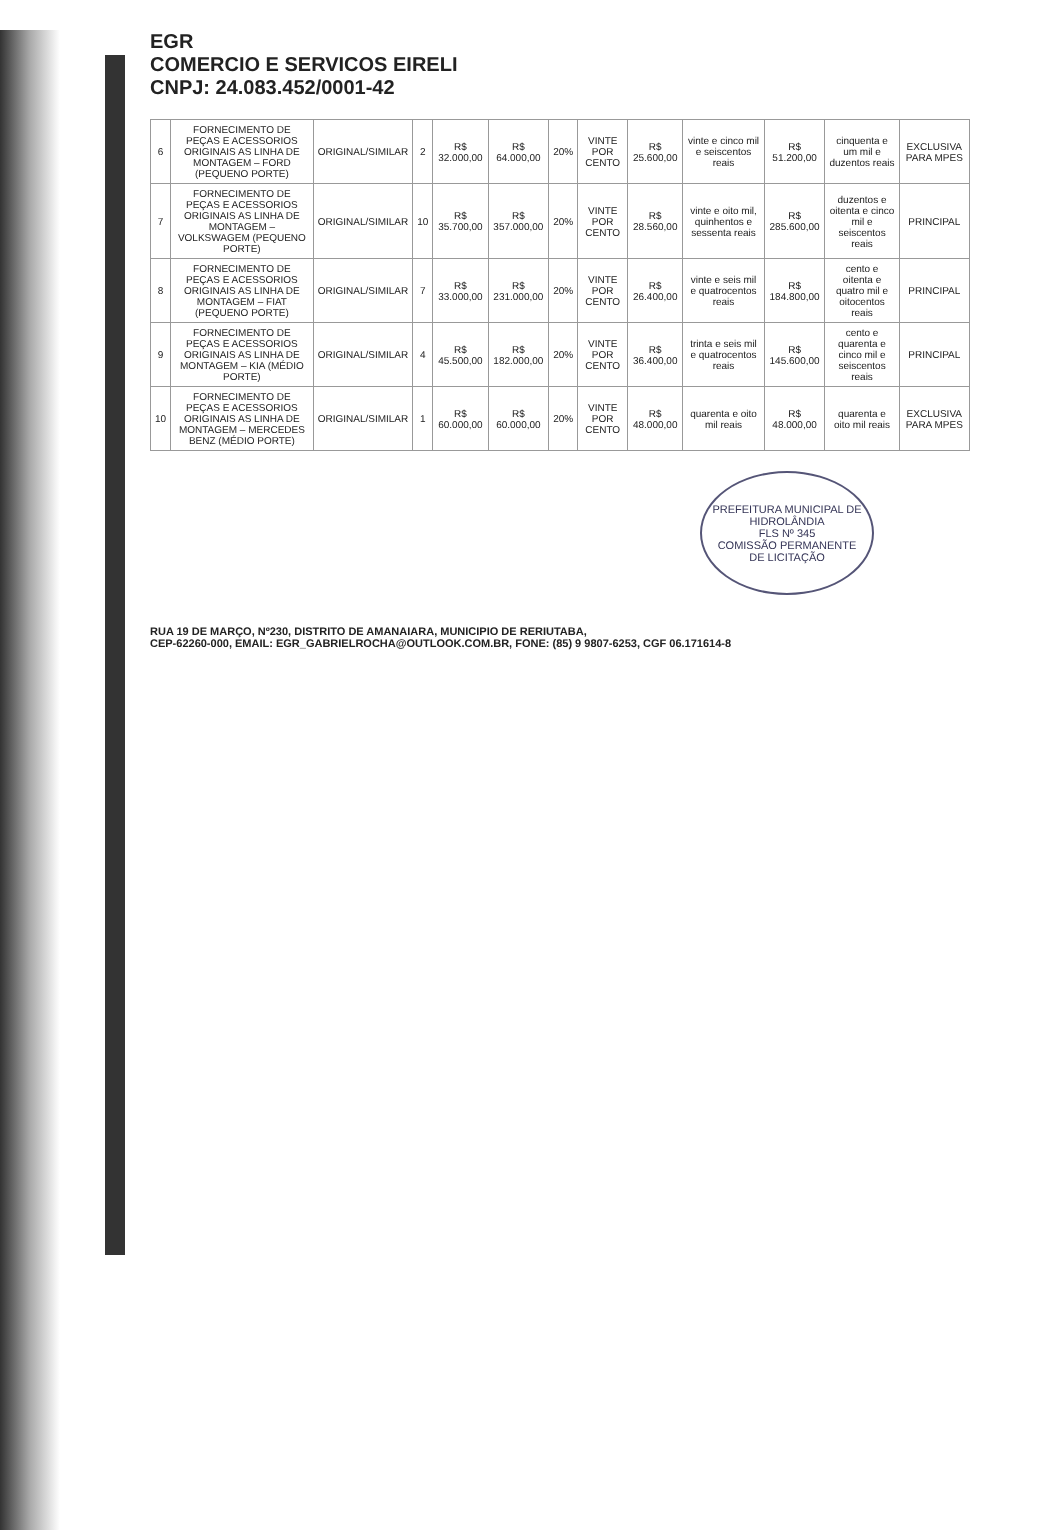EGR
COMERCIO E SERVICOS EIRELI
CNPJ: 24.083.452/0001-42
| 6 | FORNECIMENTO DE PEÇAS E ACESSORIOS ORIGINAIS AS LINHA DE MONTAGEM – FORD (PEQUENO PORTE) | ORIGINAL/SIMILAR | 2 | R$ 32.000,00 | R$ 64.000,00 | 20% | VINTE POR CENTO | R$ 25.600,00 | vinte e cinco mil e seiscentos reais | R$ 51.200,00 | cinquenta e um mil e duzentos reais | EXCLUSIVA PARA MPES |
| 7 | FORNECIMENTO DE PEÇAS E ACESSORIOS ORIGINAIS AS LINHA DE MONTAGEM – VOLKSWAGEM (PEQUENO PORTE) | ORIGINAL/SIMILAR | 10 | R$ 35.700,00 | R$ 357.000,00 | 20% | VINTE POR CENTO | R$ 28.560,00 | vinte e oito mil, quinhentos e sessenta reais | R$ 285.600,00 | duzentos e oitenta e cinco mil e seiscentos reais | PRINCIPAL |
| 8 | FORNECIMENTO DE PEÇAS E ACESSORIOS ORIGINAIS AS LINHA DE MONTAGEM – FIAT (PEQUENO PORTE) | ORIGINAL/SIMILAR | 7 | R$ 33.000,00 | R$ 231.000,00 | 20% | VINTE POR CENTO | R$ 26.400,00 | vinte e seis mil e quatrocentos reais | R$ 184.800,00 | cento e oitenta e quatro mil e oitocentos reais | PRINCIPAL |
| 9 | FORNECIMENTO DE PEÇAS E ACESSORIOS ORIGINAIS AS LINHA DE MONTAGEM – KIA (MÉDIO PORTE) | ORIGINAL/SIMILAR | 4 | R$ 45.500,00 | R$ 182.000,00 | 20% | VINTE POR CENTO | R$ 36.400,00 | trinta e seis mil e quatrocentos reais | R$ 145.600,00 | cento e quarenta e cinco mil e seiscentos reais | PRINCIPAL |
| 10 | FORNECIMENTO DE PEÇAS E ACESSORIOS ORIGINAIS AS LINHA DE MONTAGEM – MERCEDES BENZ (MÉDIO PORTE) | ORIGINAL/SIMILAR | 1 | R$ 60.000,00 | R$ 60.000,00 | 20% | VINTE POR CENTO | R$ 48.000,00 | quarenta e oito mil reais | R$ 48.000,00 | quarenta e oito mil reais | EXCLUSIVA PARA MPES |
PREFEITURA MUNICIPAL DE HIDROLÂNDIA
FLS Nº 345
COMISSÃO PERMANENTE DE LICITAÇÃO
RUA 19 DE MARÇO, Nº230, DISTRITO DE AMANAIARA, MUNICIPIO DE RERIUTABA,
CEP-62260-000, EMAIL: EGR_GABRIELROCHA@OUTLOOK.COM.BR, FONE: (85) 9 9807-6253, CGF 06.171614-8